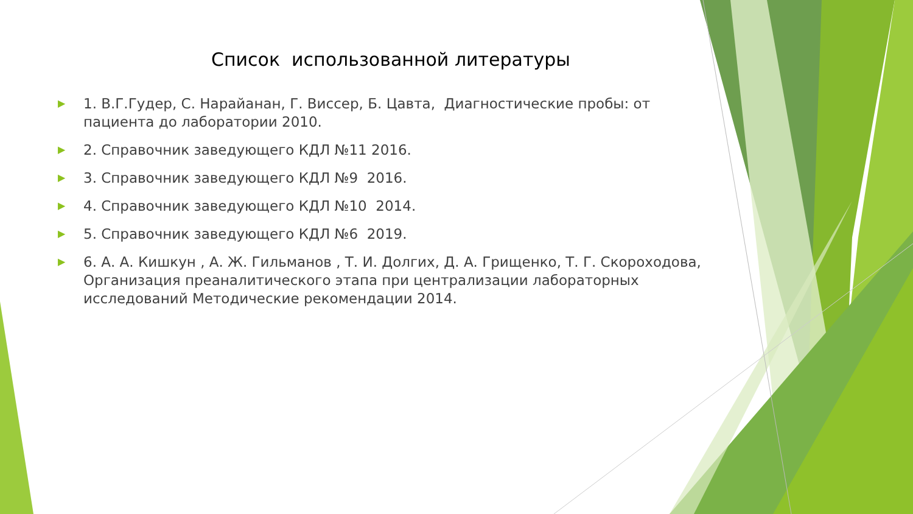Список использованной литературы
▶ 1. В.Г.Гудер, С. Нарайанан, Г. Виссер, Б. Цавта, Диагностические пробы: от пациента до лаборатории 2010.
▶ 2. Справочник заведующего КДЛ №11 2016.
▶ 3. Справочник заведующего КДЛ №9 2016.
▶ 4. Справочник заведующего КДЛ №10 2014.
▶ 5. Справочник заведующего КДЛ №6 2019.
▶ 6. А. А. Кишкун , А. Ж. Гильманов , Т. И. Долгих, Д. А. Грищенко, Т. Г. Скороходова, Организация преаналитического этапа при централизации лабораторных исследований Методические рекомендации 2014.